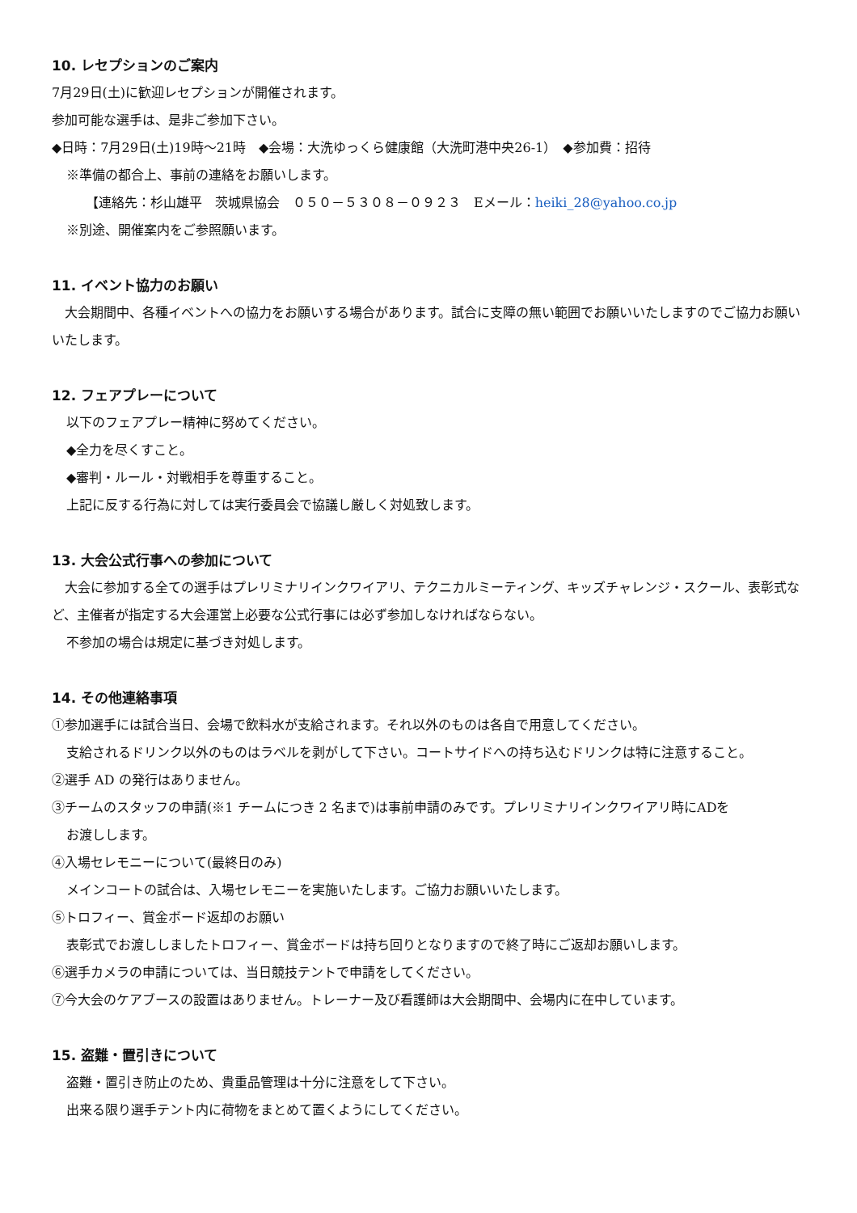10. レセプションのご案内
7月29日(土)に歓迎レセプションが開催されます。
参加可能な選手は、是非ご参加下さい。
◆日時：7月29日(土)19時～21時　◆会場：大洗ゆっくら健康館（大洗町港中央26-1）　◆参加費：招待
※準備の都合上、事前の連絡をお願いします。
【連絡先：杉山雄平　茨城県協会　０５０－５３０８－０９２３　Eメール：heiki_28@yahoo.co.jp
※別途、開催案内をご参照願います。
11. イベント協力のお願い
　大会期間中、各種イベントへの協力をお願いする場合があります。試合に支障の無い範囲でお願いいたしますのでご協力お願いいたします。
12. フェアプレーについて
以下のフェアプレー精神に努めてください。
◆全力を尽くすこと。
◆審判・ルール・対戦相手を尊重すること。
上記に反する行為に対しては実行委員会で協議し厳しく対処致します。
13. 大会公式行事への参加について
　大会に参加する全ての選手はプレリミナリインクワイアリ、テクニカルミーティング、キッズチャレンジ・スクール、表彰式など、主催者が指定する大会運営上必要な公式行事には必ず参加しなければならない。
不参加の場合は規定に基づき対処します。
14. その他連絡事項
①参加選手には試合当日、会場で飲料水が支給されます。それ以外のものは各自で用意してください。
支給されるドリンク以外のものはラベルを剥がして下さい。コートサイドへの持ち込むドリンクは特に注意すること。
②選手 AD の発行はありません。
③チームのスタッフの申請(※1 チームにつき 2 名まで)は事前申請のみです。プレリミナリインクワイアリ時にADを
お渡しします。
④入場セレモニーについて(最終日のみ)
メインコートの試合は、入場セレモニーを実施いたします。ご協力お願いいたします。
⑤トロフィー、賞金ボード返却のお願い
表彰式でお渡ししましたトロフィー、賞金ボードは持ち回りとなりますので終了時にご返却お願いします。
⑥選手カメラの申請については、当日競技テントで申請をしてください。
⑦今大会のケアブースの設置はありません。トレーナー及び看護師は大会期間中、会場内に在中しています。
15. 盗難・置引きについて
盗難・置引き防止のため、貴重品管理は十分に注意をして下さい。
出来る限り選手テント内に荷物をまとめて置くようにしてください。